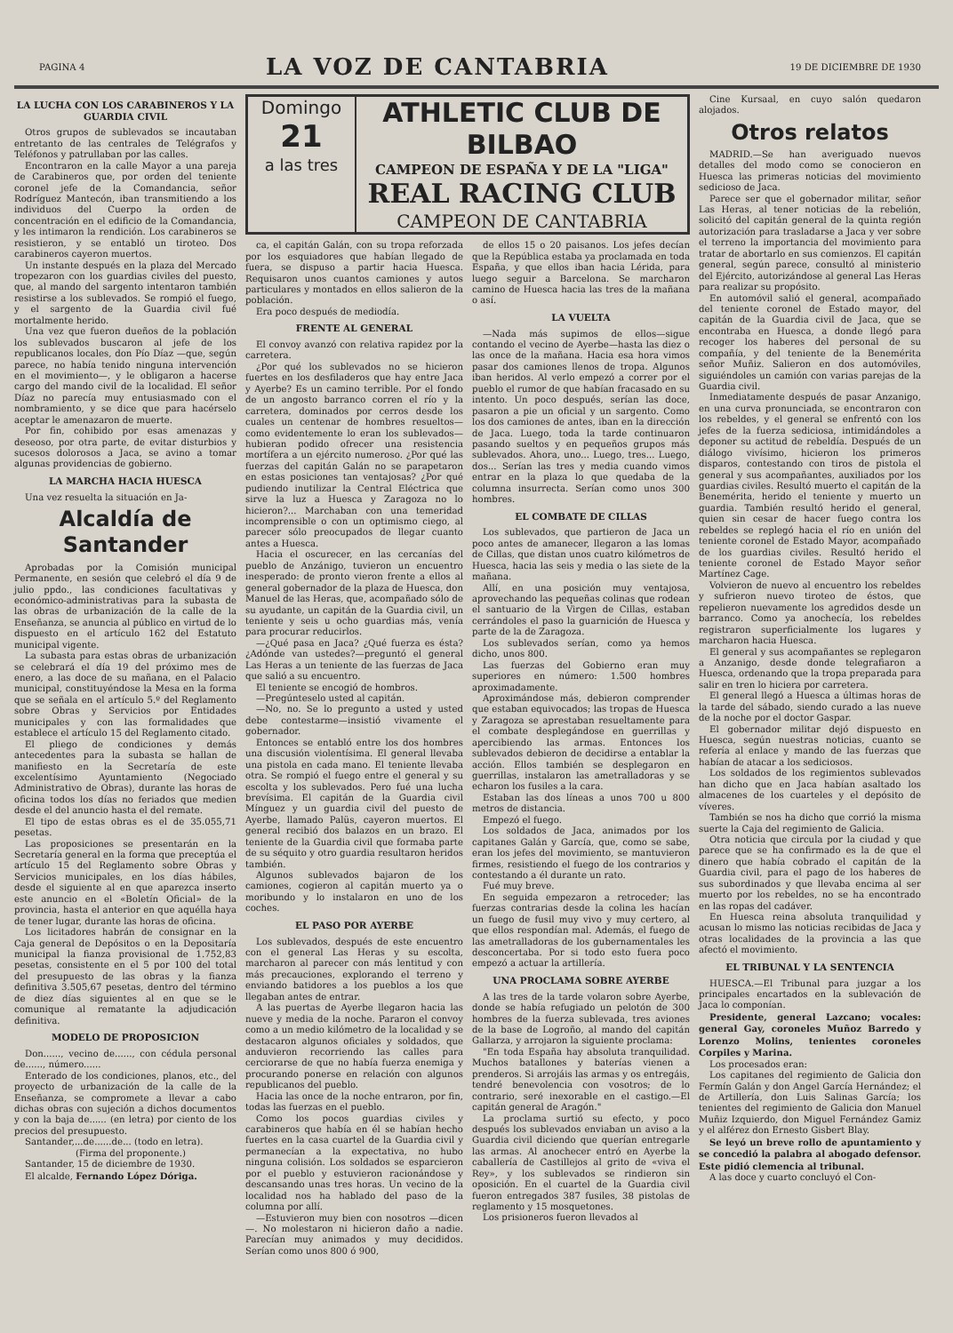PAGINA 4 LA VOZ DE CANTABRIA 19 DE DICIEMBRE DE 1930
LA LUCHA CON LOS CARABINEROS Y LA GUARDIA CIVIL
Otros grupos de sublevados se incautaban entretanto de las centrales de Telégrafos y Teléfonos y patrullaban por las calles.
Encontraron en la calle Mayor a una pareja de Carabineros que, por orden del teniente coronel jefe de la Comandancia, señor Rodríguez Mantecón, iban transmitiendo a los individuos del Cuerpo la orden de concentración en el edificio de la Comandancia, y les intimaron la rendición. Los carabineros se resistieron, y se entabló un tiroteo. Dos carabineros cayeron muertos.
Un instante después en la plaza del Mercado tropezaron con los guardias civiles del puesto, que, al mando del sargento intentaron también resistirse a los sublevados. Se rompió el fuego, y el sargento de la Guardia civil fué mortalmente herido.
Una vez que fueron dueños de la población los sublevados buscaron al jefe de los republicanos locales, don Pío Díaz —que, según parece, no había tenido ninguna intervención en el movimiento—, y le obligaron a hacerse cargo del mando civil de la localidad. El señor Díaz no parecía muy entusiasmado con el nombramiento, y se dice que para hacérselo aceptar le amenazaron de muerte.
Por fin, cohibido por esas amenazas y deseoso, por otra parte, de evitar disturbios y sucesos dolorosos a Jaca, se avino a tomar algunas providencias de gobierno.
LA MARCHA HACIA HUESCA
Una vez resuelta la situación en Ja-
Alcaldía de Santander
Aprobadas por la Comisión municipal Permanente, en sesión que celebró el día 9 de julio ppdo., las condiciones facultativas y económico-administrativas para la subasta de las obras de urbanización de la calle de la Enseñanza, se anuncia al público en virtud de lo dispuesto en el artículo 162 del Estatuto municipal vigente.
La subasta para estas obras de urbanización se celebrará el día 19 del próximo mes de enero, a las doce de su mañana, en el Palacio municipal, constituyéndose la Mesa en la forma que se señala en el artículo 5.º del Reglamento sobre Obras y Servicios por Entidades municipales y con las formalidades que establece el artículo 15 del Reglamento citado.
El pliego de condiciones y demás antecedentes para la subasta se hallan de manifiesto en la Secretaría de este excelentísimo Ayuntamiento (Negociado Administrativo de Obras), durante las horas de oficina todos los días no feriados que medien desde el del anuncio hasta el del remate.
El tipo de estas obras es el de 35.055,71 pesetas.
Las proposiciones se presentarán en la Secretaría general en la forma que preceptúa el artículo 15 del Reglamento sobre Obras y Servicios municipales, en los días hábiles, desde el siguiente al en que aparezca inserto este anuncio en el «Boletín Oficial» de la provincia, hasta el anterior en que aquélla haya de tener lugar, durante las horas de oficina.
Los licitadores habrán de consignar en la Caja general de Depósitos o en la Depositaría municipal la fianza provisional de 1.752,83 pesetas, consistente en el 5 por 100 del total del presupuesto de las obras y la fianza definitiva 3.505,67 pesetas, dentro del término de diez días siguientes al en que se le comunique al rematante la adjudicación definitiva.
MODELO DE PROPOSICION
Don......, vecino de......, con cédula personal de......, número......
Enterado de los condiciones, planos, etc., del proyecto de urbanización de la calle de la Enseñanza, se compromete a llevar a cabo dichas obras con sujeción a dichos documentos y con la baja de...... (en letra) por ciento de los precios del presupuesto.
Santander,...de......de... (todo en letra).
(Firma del proponente.)
Santander, 15 de diciembre de 1930.
El alcalde, Fernando López Dóriga.
Domingo
21
a las tres
ATHLETIC CLUB DE BILBAO
CAMPEON DE ESPAÑA Y DE LA "LIGA"
REAL RACING CLUB
CAMPEON DE CANTABRIA
ca, el capitán Galán, con su tropa reforzada por los esquiadores que habían llegado de fuera, se dispuso a partir hacia Huesca. Requisaron unos cuantos camiones y autos particulares y montados en ellos salieron de la población.
Era poco después de mediodía.
FRENTE AL GENERAL
El convoy avanzó con relativa rapidez por la carretera.
¿Por qué los sublevados no se hicieron fuertes en los desfiladeros que hay entre Jaca y Ayerbe? Es un camino terrible. Por el fondo de un angosto barranco corren el río y la carretera, dominados por cerros desde los cuales un centenar de hombres resueltos—como evidentemente lo eran los sublevados—hubieran podido ofrecer una resistencia mortífera a un ejército numeroso. ¿Por qué las fuerzas del capitán Galán no se parapetaron en estas posiciones tan ventajosas? ¿Por qué pudiendo inutilizar la Central Eléctrica que sirve la luz a Huesca y Zaragoza no lo hicieron?... Marchaban con una temeridad incomprensible o con un optimismo ciego, al parecer sólo preocupados de llegar cuanto antes a Huesca.
Hacia el oscurecer, en las cercanías del pueblo de Anzánigo, tuvieron un encuentro inesperado: de pronto vieron frente a ellos al general gobernador de la plaza de Huesca, don Manuel de las Heras, que, acompañado sólo de su ayudante, un capitán de la Guardia civil, un teniente y seis u ocho guardias más, venía para procurar reducirlos.
—¿Qué pasa en Jaca? ¿Qué fuerza es ésta? ¿Adónde van ustedes?—preguntó el general Las Heras a un teniente de las fuerzas de Jaca que salió a su encuentro.
El teniente se encogió de hombros.
—Pregúnteselo usted al capitán.
—No, no. Se lo pregunto a usted y usted debe contestarme—insistió vivamente el gobernador.
Entonces se entabló entre los dos hombres una discusión violentísima. El general llevaba una pistola en cada mano. El teniente llevaba otra. Se rompió el fuego entre el general y su escolta y los sublevados. Pero fué una lucha brevísima. El capitán de la Guardia civil Mínguez y un guardia civil del puesto de Ayerbe, llamado Palüs, cayeron muertos. El general recibió dos balazos en un brazo. El teniente de la Guardia civil que formaba parte de su séquito y otro guardia resultaron heridos también.
Algunos sublevados bajaron de los camiones, cogieron al capitán muerto ya o moribundo y lo instalaron en uno de los coches.
EL PASO POR AYERBE
Los sublevados, después de este encuentro con el general Las Heras y su escolta, marcharon al parecer con más lentitud y con más precauciones, explorando el terreno y enviando batidores a los pueblos a los que llegaban antes de entrar.
A las puertas de Ayerbe llegaron hacia las nueve y media de la noche. Pararon el convoy como a un medio kilómetro de la localidad y se destacaron algunos oficiales y soldados, que anduvieron recorriendo las calles para cerciorarse de que no había fuerza enemiga y procurando ponerse en relación con algunos republicanos del pueblo.
Hacia las once de la noche entraron, por fin, todas las fuerzas en el pueblo.
Como los pocos guardias civiles y carabineros que había en él se habían hecho fuertes en la casa cuartel de la Guardia civil y permanecían a la expectativa, no hubo ninguna colisión. Los soldados se esparcieron por el pueblo y estuvieron racionándose y descansando unas tres horas. Un vecino de la localidad nos ha hablado del paso de la columna por allí.
—Estuvieron muy bien con nosotros —dicen—. No molestaron ni hicieron daño a nadie. Parecían muy animados y muy decididos. Serían como unos 800 ó 900,
de ellos 15 o 20 paisanos. Los jefes decían que la República estaba ya proclamada en toda España, y que ellos iban hacia Lérida, para luego seguir a Barcelona. Se marcharon camino de Huesca hacia las tres de la mañana o así.
LA VUELTA
—Nada más supimos de ellos—sigue contando el vecino de Ayerbe—hasta las diez o las once de la mañana. Hacia esa hora vimos pasar dos camiones llenos de tropa. Algunos iban heridos. Al verlo empezó a correr por el pueblo el rumor de que habían fracasado en su intento. Un poco después, serían las doce, pasaron a pie un oficial y un sargento. Como los dos camiones de antes, iban en la dirección de Jaca. Luego, toda la tarde continuaron pasando sueltos y en pequeños grupos más sublevados. Ahora, uno... Luego, tres... Luego, dos... Serían las tres y media cuando vimos entrar en la plaza lo que quedaba de la columna insurrecta. Serían como unos 300 hombres.
EL COMBATE DE CILLAS
Los sublevados, que partieron de Jaca un poco antes de amanecer, llegaron a las lomas de Cillas, que distan unos cuatro kilómetros de Huesca, hacia las seis y media o las siete de la mañana.
Allí, en una posición muy ventajosa, aprovechando las pequeñas colinas que rodean el santuario de la Virgen de Cillas, estaban cerrándoles el paso la guarnición de Huesca y parte de la de Zaragoza.
Los sublevados serían, como ya hemos dicho, unos 800.
Las fuerzas del Gobierno eran muy superiores en número: 1.500 hombres aproximadamente.
Aproximándose más, debieron comprender que estaban equivocados; las tropas de Huesca y Zaragoza se aprestaban resueltamente para el combate desplegándose en guerrillas y apercibiendo las armas. Entonces los sublevados debieron de decidirse a entablar la acción. Ellos también se desplegaron en guerrillas, instalaron las ametralladoras y se echaron los fusiles a la cara.
Estaban las dos líneas a unos 700 u 800 metros de distancia.
Empezó el fuego.
Los soldados de Jaca, animados por los capitanes Galán y García, que, como se sabe, eran los jefes del movimiento, se mantuvieron firmes, resistiendo el fuego de los contrarios y contestando a él durante un rato.
Fué muy breve.
En seguida empezaron a retroceder; las fuerzas contrarias desde la colina les hacían un fuego de fusil muy vivo y muy certero, al que ellos respondían mal. Además, el fuego de las ametralladoras de los gubernamentales les desconcertaba. Por si todo esto fuera poco empezó a actuar la artillería.
UNA PROCLAMA SOBRE AYERBE
A las tres de la tarde volaron sobre Ayerbe, donde se había refugiado un pelotón de 300 hombres de la fuerza sublevada, tres aviones de la base de Logroño, al mando del capitán Gallarza, y arrojaron la siguiente proclama:
"En toda España hay absoluta tranquilidad. Muchos batallones y baterías vienen a prenderos. Si arrojáis las armas y os entregáis, tendré benevolencia con vosotros; de lo contrario, seré inexorable en el castigo.—El capitán general de Aragón."
La proclama surtió su efecto, y poco después los sublevados enviaban un aviso a la Guardia civil diciendo que querían entregarle las armas. Al anochecer entró en Ayerbe la caballería de Castillejos al grito de «viva el Rey», y los sublevados se rindieron sin oposición. En el cuartel de la Guardia civil fueron entregados 387 fusiles, 38 pistolas de reglamento y 15 mosquetones.
Los prisioneros fueron llevados al
Cine Kursaal, en cuyo salón quedaron alojados.
Otros relatos
MADRID.—Se han averiguado nuevos detalles del modo como se conocieron en Huesca las primeras noticias del movimiento sedicioso de Jaca.
Parece ser que el gobernador militar, señor Las Heras, al tener noticias de la rebelión, solicitó del capitán general de la quinta región autorización para trasladarse a Jaca y ver sobre el terreno la importancia del movimiento para tratar de abortarlo en sus comienzos. El capitán general, según parece, consultó al ministerio del Ejército, autorizándose al general Las Heras para realizar su propósito.
En automóvil salió el general, acompañado del teniente coronel de Estado mayor, del capitán de la Guardia civil de Jaca, que se encontraba en Huesca, a donde llegó para recoger los haberes del personal de su compañía, y del teniente de la Benemérita señor Muñiz. Salieron en dos automóviles, siguiéndoles un camión con varias parejas de la Guardia civil.
Inmediatamente después de pasar Anzanigo, en una curva pronunciada, se encontraron con los rebeldes, y el general se enfrentó con los jefes de la fuerza sediciosa, intimidándoles a deponer su actitud de rebeldía. Después de un diálogo vivísimo, hicieron los primeros disparos, contestando con tiros de pistola el general y sus acompañantes, auxiliados por los guardias civiles. Resultó muerto el capitán de la Benemérita, herido el teniente y muerto un guardia. También resultó herido el general, quien sin cesar de hacer fuego contra los rebeldes se replegó hacia el río en unión del teniente coronel de Estado Mayor, acompañado de los guardias civiles. Resultó herido el teniente coronel de Estado Mayor señor Martínez Cage.
Volvieron de nuevo al encuentro los rebeldes y sufrieron nuevo tiroteo de éstos, que repelieron nuevamente los agredidos desde un barranco. Como ya anochecía, los rebeldes registraron superficialmente los lugares y marcharon hacia Huesca.
El general y sus acompañantes se replegaron a Anzanigo, desde donde telegrafiaron a Huesca, ordenando que la tropa preparada para salir en tren lo hiciera por carretera.
El general llegó a Huesca a últimas horas de la tarde del sábado, siendo curado a las nueve de la noche por el doctor Gaspar.
El gobernador militar dejó dispuesto en Huesca, según nuestras noticias, cuanto se refería al enlace y mando de las fuerzas que habían de atacar a los sediciosos.
Los soldados de los regimientos sublevados han dicho que en Jaca habían asaltado los almacenes de los cuarteles y el depósito de víveres.
También se nos ha dicho que corrió la misma suerte la Caja del regimiento de Galicia.
Otra noticia que circula por la ciudad y que parece que se ha confirmado es la de que el dinero que había cobrado el capitán de la Guardia civil, para el pago de los haberes de sus subordinados y que llevaba encima al ser muerto por los rebeldes, no se ha encontrado en las ropas del cadáver.
En Huesca reina absoluta tranquilidad y acusan lo mismo las noticias recibidas de Jaca y otras localidades de la provincia a las que afectó el movimiento.
EL TRIBUNAL Y LA SENTENCIA
HUESCA.—El Tribunal para juzgar a los principales encartados en la sublevación de Jaca lo componían.
Presidente, general Lazcano; vocales: general Gay, coroneles Muñoz Barredo y Lorenzo Molins, tenientes coroneles Corpiles y Marina.
Los procesados eran:
Los capitanes del regimiento de Galicia don Fermín Galán y don Angel García Hernández; el de Artillería, don Luis Salinas García; los tenientes del regimiento de Galicia don Manuel Muñiz Izquierdo, don Miguel Fernández Gamiz y el alférez don Ernesto Gisbert Blay.
Se leyó un breve rollo de apuntamiento y se concedió la palabra al abogado defensor. Este pidió clemencia al tribunal.
A las doce y cuarto concluyó el Con-